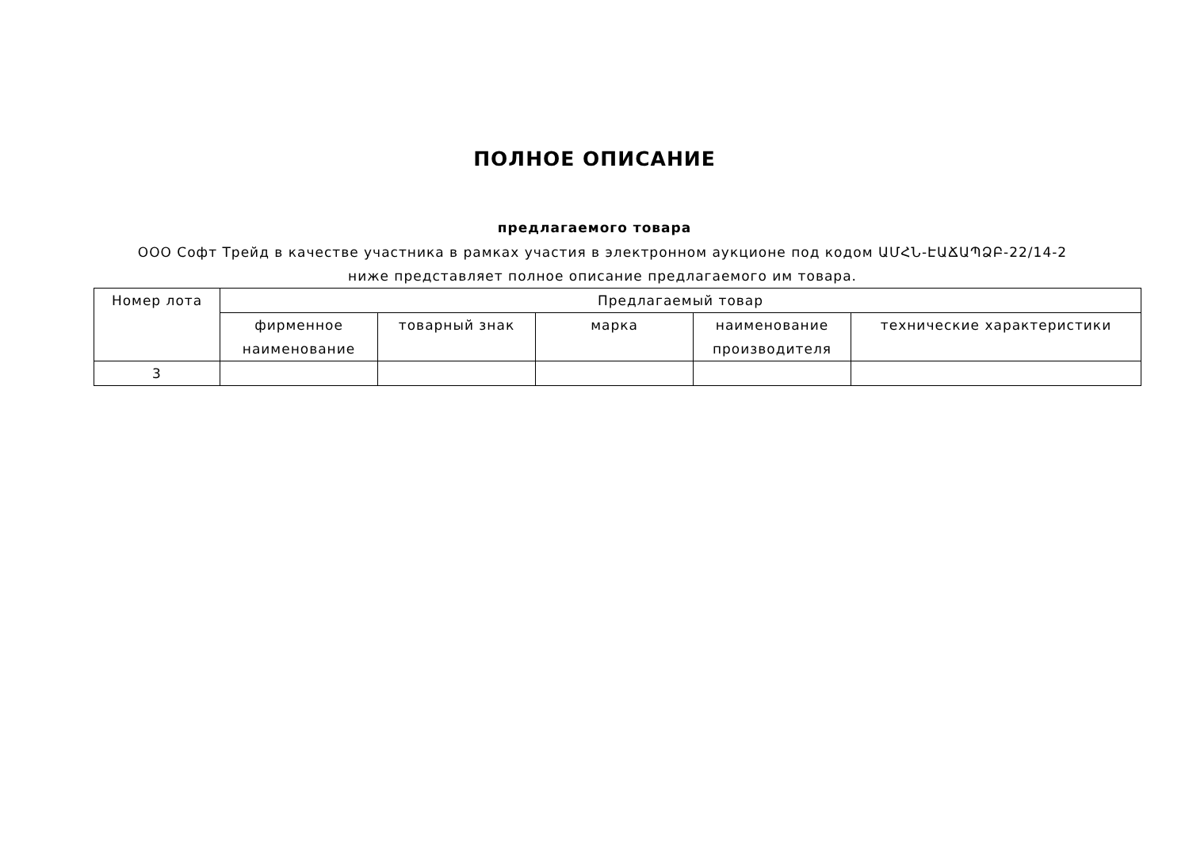ПОЛНОЕ ОПИСАНИЕ
предлагаемого товара
ООО Софт Трейд в качестве участника в рамках участия в электронном аукционе под кодом ԱՄՀՆ-ԷԱՃԱՊՁԲ-22/14-2 ниже представляет полное описание предлагаемого им товара.
| Номер лота | Предлагаемый товар | | | | |
| --- | --- | --- | --- | --- | --- |
| | фирменное наименование | товарный знак | марка | наименование производителя | технические характеристики |
| 3 | | | | | |